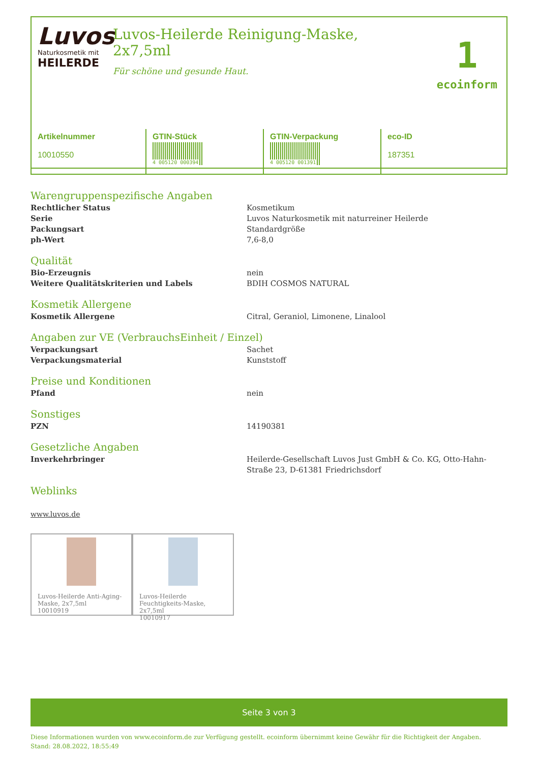Luvos
Naturkosmetik mit
HEILERDE
Luvos-Heilerde Reinigung-Maske,
2x7,5ml
Für schöne und gesunde Haut.
1
ecoinform
| Artikelnummer 10010550 | GTIN-Stück 4 005120 000394 | GTIN-Verpackung 4 005120 001391 | eco-ID 187351 |
Warengruppenspezifische Angaben
Rechtlicher Status Kosmetikum
Serie Luvos Naturkosmetik mit naturreiner Heilerde
Packungsart Standardgröße
ph-Wert 7,6-8,0
Qualität
Bio-Erzeugnis nein
Weitere Qualitätskriterien und Labels BDIH COSMOS NATURAL
Kosmetik Allergene
Kosmetik Allergene Citral, Geraniol, Limonene, Linalool
Angaben zur VE (VerbrauchsEinheit / Einzel)
Verpackungsart Sachet
Verpackungsmaterial Kunststoff
Preise und Konditionen
Pfand nein
Sonstiges
PZN 14190381
Gesetzliche Angaben
Inverkehrbringer Heilerde-Gesellschaft Luvos Just GmbH & Co. KG, Otto-Hahn-Straße 23, D-61381 Friedrichsdorf
Weblinks
www.luvos.de
Luvos-Heilerde Anti-Aging-Maske, 2x7,5ml
10010919
Luvos-Heilerde Feuchtigkeits-Maske, 2x7,5ml
10010917
Seite 3 von 3
Diese Informationen wurden von www.ecoinform.de zur Verfügung gestellt. ecoinform übernimmt keine Gewähr für die Richtigkeit der Angaben.
Stand: 28.08.2022, 18:55:49